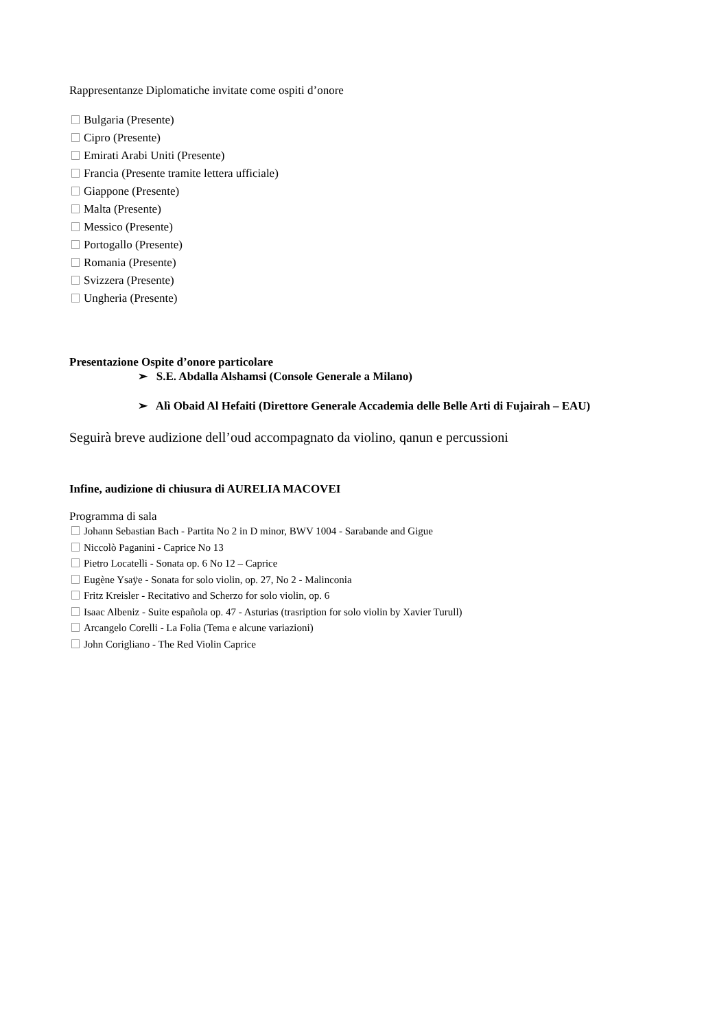Rappresentanze Diplomatiche invitate come ospiti d’onore
Bulgaria (Presente)
Cipro (Presente)
Emirati Arabi Uniti (Presente)
Francia (Presente tramite lettera ufficiale)
Giappone (Presente)
Malta (Presente)
Messico (Presente)
Portogallo (Presente)
Romania (Presente)
Svizzera (Presente)
Ungheria (Presente)
Presentazione Ospite d’onore particolare
➢ S.E. Abdalla Alshamsi (Console Generale a Milano)
➢ Alì Obaid Al Hefaiti (Direttore Generale Accademia delle Belle Arti di Fujairah – EAU)
Seguirà breve audizione dell’oud accompagnato da violino, qanun e percussioni
Infine, audizione di chiusura di AURELIA MACOVEI
Programma di sala
Johann Sebastian Bach - Partita No 2 in D minor, BWV 1004 - Sarabande and Gigue
Niccolò Paganini - Caprice No 13
Pietro Locatelli - Sonata op. 6 No 12 – Caprice
Eugène Ysaÿe - Sonata for solo violin, op. 27, No 2 - Malinconia
Fritz Kreisler - Recitativo and Scherzo for solo violin, op. 6
Isaac Albeniz - Suite española op. 47 - Asturias (trasription for solo violin by Xavier Turull)
Arcangelo Corelli - La Folia (Tema e alcune variazioni)
John Corigliano - The Red Violin Caprice